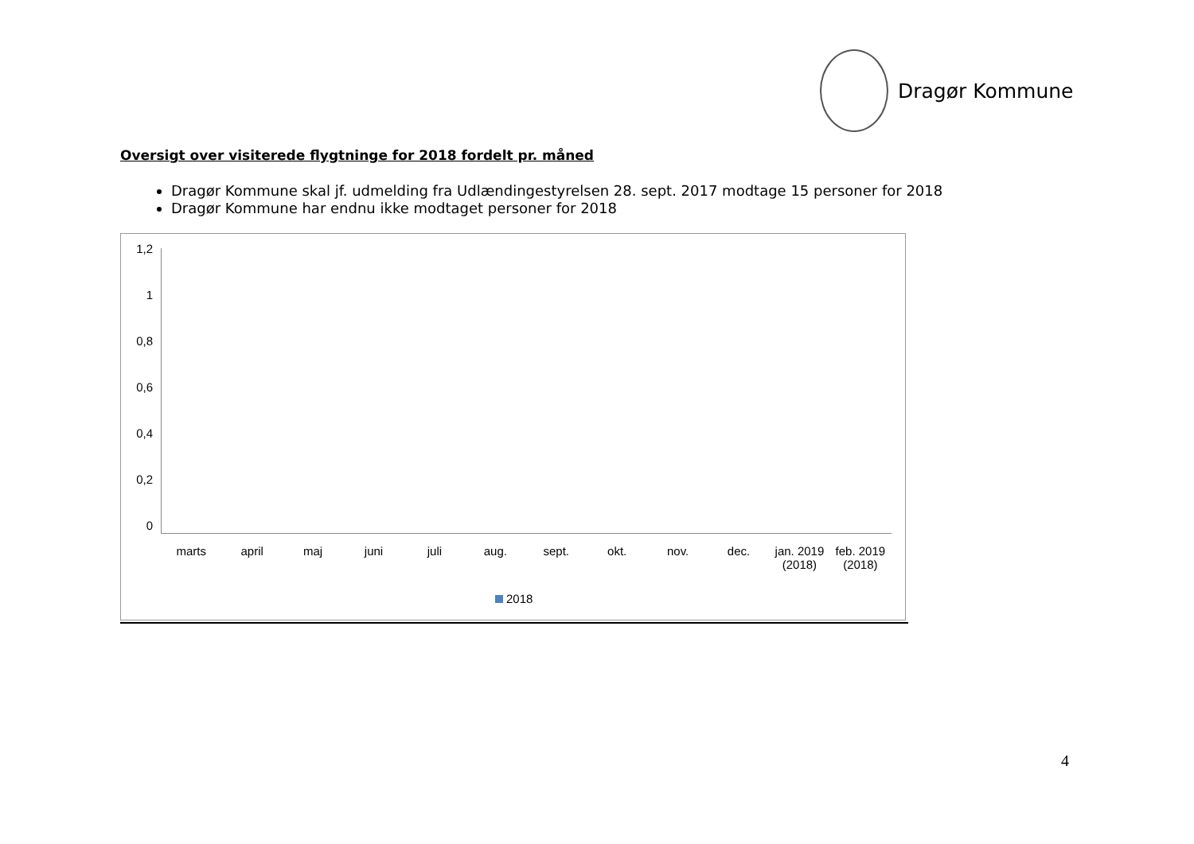Dragør Kommune
Oversigt over visiterede flygtninge for 2018 fordelt pr. måned
Dragør Kommune skal jf. udmelding fra Udlændingestyrelsen 28. sept. 2017 modtage 15 personer for 2018
Dragør Kommune har endnu ikke modtaget personer for 2018
1,2
1
0,8
0,6
0,4
0,2
0
marts april maj juni juli aug. sept. okt. nov. dec. jan. 2019 (2018) feb. 2019 (2018)
2018
4